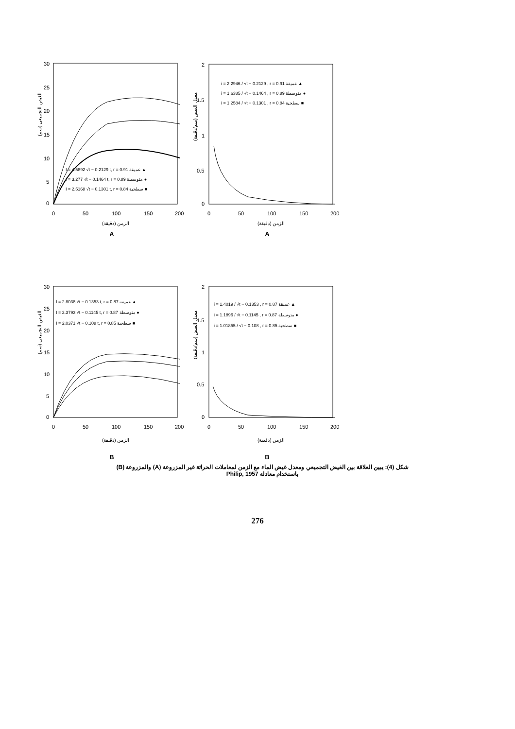30
25
20
15
10
5
0
0
50
100
150
200
الزمن (دقيقة)
الغيض التجميعي (سم)
I = 4.5892 √t − 0.2129 t, r = 0.91 عميقة ▲
I = 3.277 √t − 0.1464 t, r = 0.89 متوسطة ●
I = 2.5168 √t − 0.1301 t, r = 0.84 سطحية ■
A
2
1.5
1
0.5
0
0
50
100
150
200
الزمن (دقيقة)
معدل الغيض (سم/دقيقة)
i = 2.2946 / √t − 0.2129 , r = 0.91 عميقة ▲
i = 1.6385 / √t − 0.1464 , r = 0.89 متوسطة ●
i = 1.2584 / √t − 0.1301 , r = 0.84 سطحية ■
A
30
25
20
15
10
5
0
0
50
100
150
200
الزمن (دقيقة)
الغيض التجميعي (سم)
I = 2.8038 √t − 0.1353 t, r = 0.87 عميقة ▲
I = 2.3793 √t − 0.1145 t, r = 0.87 متوسطة ●
I = 2.0371 √t − 0.108 t, r = 0.85 سطحية ■
B
2
1.5
1
0.5
0
0
50
100
150
200
الزمن (دقيقة)
معدل الغيض (سم/دقيقة)
i = 1.4019 / √t − 0.1353 , r = 0.87 عميقة ▲
i = 1.1896 / √t − 0.1145 , r = 0.87 متوسطة ●
i = 1.01855 / √t − 0.108 , r = 0.85 سطحية ■
B
شكل (4): يبين العلاقة بين الغيض التجميعي ومعدل غيض الماء مع الزمن لمعاملات الحراثة غير المزروعة (A) والمزروعة (B)
باستخدام معادلة Philip, 1957
276